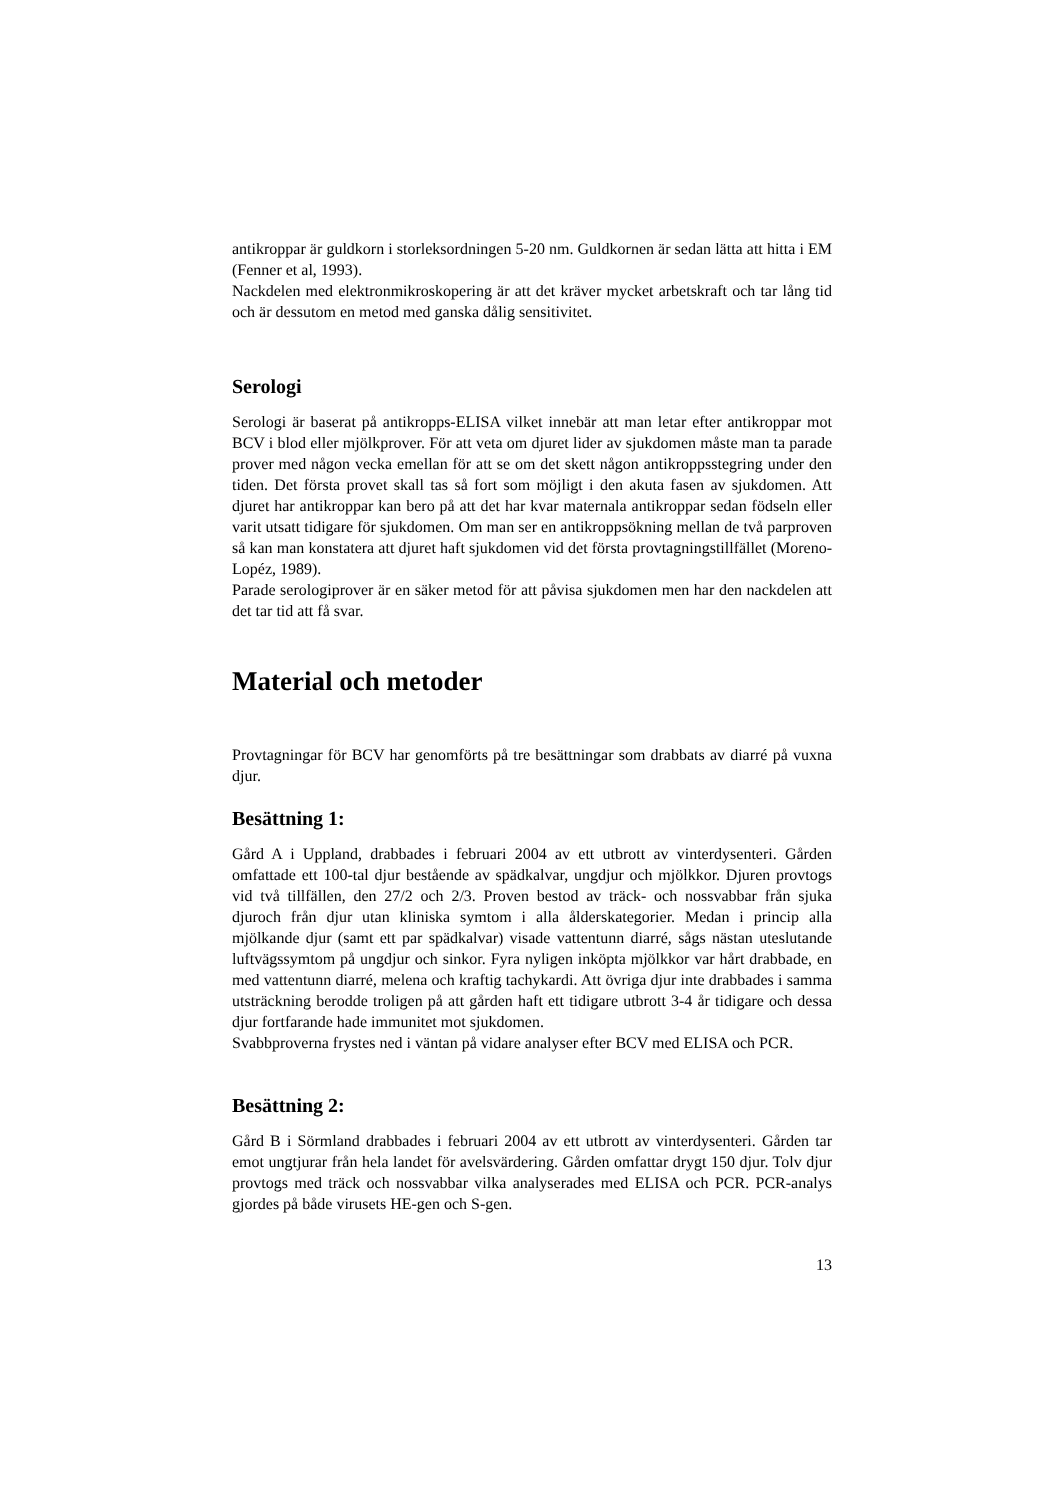antikroppar är guldkorn i storleksordningen 5-20 nm. Guldkornen är sedan lätta att hitta i EM (Fenner et al, 1993).
Nackdelen med elektronmikroskopering är att det kräver mycket arbetskraft och tar lång tid och är dessutom en metod med ganska dålig sensitivitet.
Serologi
Serologi är baserat på antikropps-ELISA vilket innebär att man letar efter antikroppar mot BCV i blod eller mjölkprover. För att veta om djuret lider av sjukdomen måste man ta parade prover med någon vecka emellan för att se om det skett någon antikroppsstegring under den tiden. Det första provet skall tas så fort som möjligt i den akuta fasen av sjukdomen. Att djuret har antikroppar kan bero på att det har kvar maternala antikroppar sedan födseln eller varit utsatt tidigare för sjukdomen. Om man ser en antikroppsökning mellan de två parproven så kan man konstatera att djuret haft sjukdomen vid det första provtagningstillfället (Moreno-Lopéz, 1989).
Parade serologiprover är en säker metod för att påvisa sjukdomen men har den nackdelen att det tar tid att få svar.
Material och metoder
Provtagningar för BCV har genomförts på tre besättningar som drabbats av diarré på vuxna djur.
Besättning 1:
Gård A i Uppland, drabbades i februari 2004 av ett utbrott av vinterdysenteri. Gården omfattade ett 100-tal djur bestående av spädkalvar, ungdjur och mjölkkor. Djuren provtogs vid två tillfällen, den 27/2 och 2/3. Proven bestod av träck- och nossvabbar från sjuka djuroch från djur utan kliniska symtom i alla ålderskategorier. Medan i princip alla mjölkande djur (samt ett par spädkalvar) visade vattentunn diarré, sågs nästan uteslutande luftvägssymtom på ungdjur och sinkor. Fyra nyligen inköpta mjölkkor var hårt drabbade, en med vattentunn diarré, melena och kraftig tachykardi. Att övriga djur inte drabbades i samma utsträckning berodde troligen på att gården haft ett tidigare utbrott 3-4 år tidigare och dessa djur fortfarande hade immunitet mot sjukdomen.
Svabbproverna frystes ned i väntan på vidare analyser efter BCV med ELISA och PCR.
Besättning 2:
Gård B i Sörmland drabbades i februari 2004 av ett utbrott av vinterdysenteri. Gården tar emot ungtjurar från hela landet för avelsvärdering. Gården omfattar drygt 150 djur. Tolv djur provtogs med träck och nossvabbar vilka analyserades med ELISA och PCR. PCR-analys gjordes på både virusets HE-gen och S-gen.
13